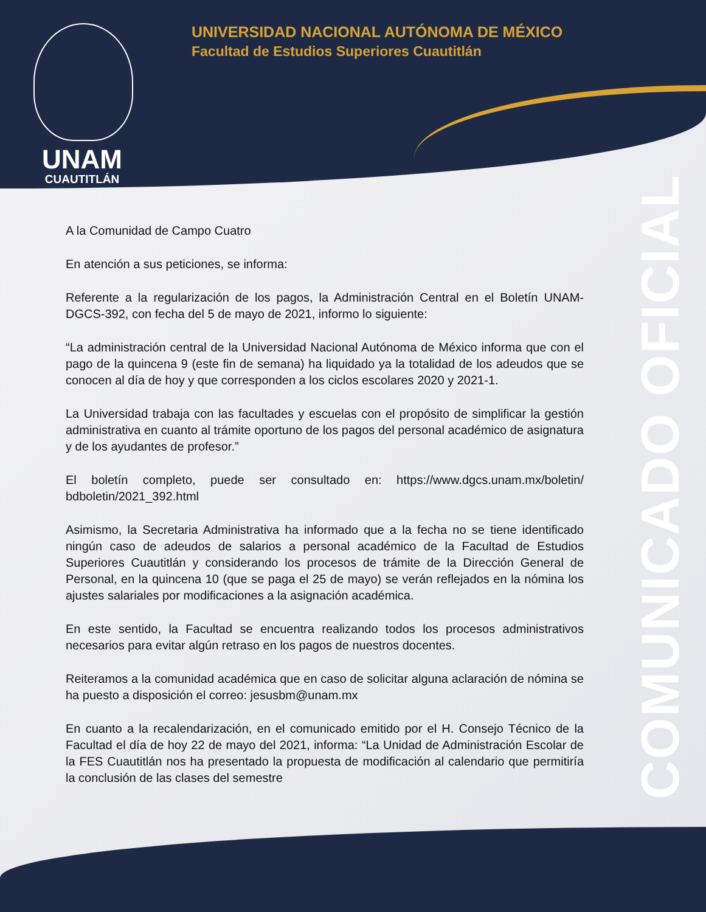COMUNICADO OFICIAL
UNAM
CUAUTITLÁN
UNIVERSIDAD NACIONAL AUTÓNOMA DE MÉXICO
Facultad de Estudios Superiores Cuautitlán
A la Comunidad de Campo Cuatro
En atención a sus peticiones, se informa:
Referente a la regularización de los pagos, la Administración Central en el Boletín UNAM-DGCS-392, con fecha del 5 de mayo de 2021, informo lo siguiente:
“La administración central de la Universidad Nacional Autónoma de México informa que con el pago de la quincena 9 (este fin de semana) ha liquidado ya la totalidad de los adeudos que se conocen al día de hoy y que corresponden a los ciclos escolares 2020 y 2021-1.
La Universidad trabaja con las facultades y escuelas con el propósito de simplificar la gestión administrativa en cuanto al trámite oportuno de los pagos del personal académico de asignatura y de los ayudantes de profesor.”
El boletín completo, puede ser consultado en: https://www.dgcs.unam.mx/boletin/ bdboletin/2021_392.html
Asimismo, la Secretaria Administrativa ha informado que a la fecha no se tiene identificado ningún caso de adeudos de salarios a personal académico de la Facultad de Estudios Superiores Cuautitlán y considerando los procesos de trámite de la Dirección General de Personal, en la quincena 10 (que se paga el 25 de mayo) se verán reflejados en la nómina los ajustes salariales por modificaciones a la asignación académica.
En este sentido, la Facultad se encuentra realizando todos los procesos administrativos necesarios para evitar algún retraso en los pagos de nuestros docentes.
Reiteramos a la comunidad académica que en caso de solicitar alguna aclaración de nómina se ha puesto a disposición el correo: jesusbm@unam.mx
En cuanto a la recalendarización, en el comunicado emitido por el H. Consejo Técnico de la Facultad el día de hoy 22 de mayo del 2021, informa: “La Unidad de Administración Escolar de la FES Cuautitlán nos ha presentado la propuesta de modificación al calendario que permitiría la conclusión de las clases del semestre